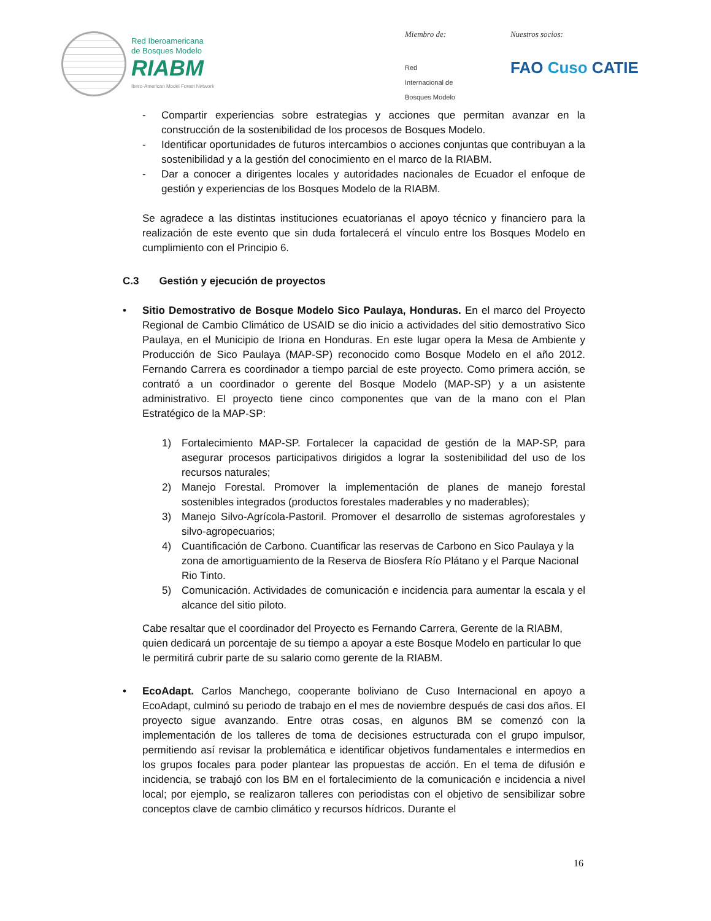Red Iberoamericana
de Bosques Modelo
RIABM
Ibero-American Model Forest Network
Miembro de:
Red
Internacional de
Bosques Modelo
Nuestros socios:
FAO Cuso CATIE
- Compartir experiencias sobre estrategias y acciones que permitan avanzar en la construcción de la sostenibilidad de los procesos de Bosques Modelo.
- Identificar oportunidades de futuros intercambios o acciones conjuntas que contribuyan a la sostenibilidad y a la gestión del conocimiento en el marco de la RIABM.
- Dar a conocer a dirigentes locales y autoridades nacionales de Ecuador el enfoque de gestión y experiencias de los Bosques Modelo de la RIABM.
Se agradece a las distintas instituciones ecuatorianas el apoyo técnico y financiero para la realización de este evento que sin duda fortalecerá el vínculo entre los Bosques Modelo en cumplimiento con el Principio 6.
C.3 Gestión y ejecución de proyectos
• Sitio Demostrativo de Bosque Modelo Sico Paulaya, Honduras. En el marco del Proyecto Regional de Cambio Climático de USAID se dio inicio a actividades del sitio demostrativo Sico Paulaya, en el Municipio de Iriona en Honduras. En este lugar opera la Mesa de Ambiente y Producción de Sico Paulaya (MAP-SP) reconocido como Bosque Modelo en el año 2012. Fernando Carrera es coordinador a tiempo parcial de este proyecto. Como primera acción, se contrató a un coordinador o gerente del Bosque Modelo (MAP-SP) y a un asistente administrativo. El proyecto tiene cinco componentes que van de la mano con el Plan Estratégico de la MAP-SP:
1) Fortalecimiento MAP-SP. Fortalecer la capacidad de gestión de la MAP-SP, para asegurar procesos participativos dirigidos a lograr la sostenibilidad del uso de los recursos naturales;
2) Manejo Forestal. Promover la implementación de planes de manejo forestal sostenibles integrados (productos forestales maderables y no maderables);
3) Manejo Silvo-Agrícola-Pastoril. Promover el desarrollo de sistemas agroforestales y silvo-agropecuarios;
4) Cuantificación de Carbono. Cuantificar las reservas de Carbono en Sico Paulaya y la zona de amortiguamiento de la Reserva de Biosfera Río Plátano y el Parque Nacional Rio Tinto.
5) Comunicación. Actividades de comunicación e incidencia para aumentar la escala y el alcance del sitio piloto.
Cabe resaltar que el coordinador del Proyecto es Fernando Carrera, Gerente de la RIABM, quien dedicará un porcentaje de su tiempo a apoyar a este Bosque Modelo en particular lo que le permitirá cubrir parte de su salario como gerente de la RIABM.
• EcoAdapt. Carlos Manchego, cooperante boliviano de Cuso Internacional en apoyo a EcoAdapt, culminó su periodo de trabajo en el mes de noviembre después de casi dos años. El proyecto sigue avanzando. Entre otras cosas, en algunos BM se comenzó con la implementación de los talleres de toma de decisiones estructurada con el grupo impulsor, permitiendo así revisar la problemática e identificar objetivos fundamentales e intermedios en los grupos focales para poder plantear las propuestas de acción. En el tema de difusión e incidencia, se trabajó con los BM en el fortalecimiento de la comunicación e incidencia a nivel local; por ejemplo, se realizaron talleres con periodistas con el objetivo de sensibilizar sobre conceptos clave de cambio climático y recursos hídricos. Durante el
16